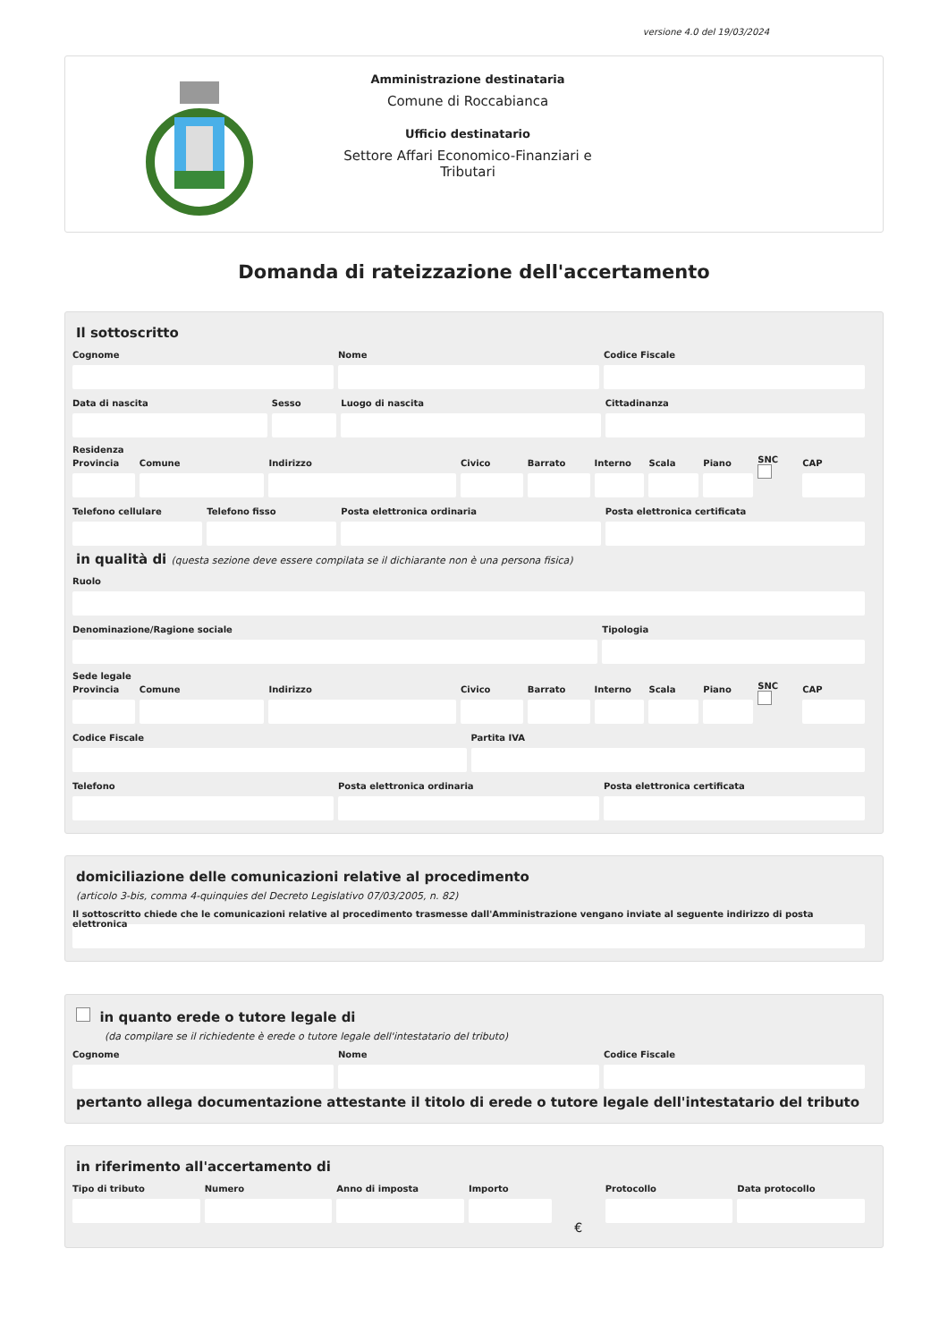versione 4.0 del 19/03/2024
Amministrazione destinataria
Comune di Roccabianca
Ufficio destinatario
Settore Affari Economico-Finanziari e Tributari
Domanda di rateizzazione dell'accertamento
Il sottoscritto
Cognome Nome Codice Fiscale
Data di nascita Sesso Luogo di nascita Cittadinanza
Residenza
Provincia Comune Indirizzo Civico Barrato Interno Scala Piano
SNC
CAP
Telefono cellulare Telefono fisso Posta elettronica ordinaria Posta elettronica certificata
in qualità di (questa sezione deve essere compilata se il dichiarante non è una persona fisica)
Ruolo
Denominazione/Ragione sociale Tipologia
Sede legale
Provincia Comune Indirizzo Civico Barrato Interno Scala Piano
SNC
CAP
Codice Fiscale Partita IVA
Telefono Posta elettronica ordinaria Posta elettronica certificata
domiciliazione delle comunicazioni relative al procedimento
(articolo 3-bis, comma 4-quinquies del Decreto Legislativo 07/03/2005, n. 82)
Il sottoscritto chiede che le comunicazioni relative al procedimento trasmesse dall'Amministrazione vengano inviate al seguente indirizzo di posta elettronica
in quanto erede o tutore legale di
(da compilare se il richiedente è erede o tutore legale dell'intestatario del tributo)
Cognome Nome Codice Fiscale
pertanto allega documentazione attestante il titolo di erede o tutore legale dell'intestatario del tributo
in riferimento all'accertamento di
Tipo di tributo Numero Anno di imposta Importo
€
Protocollo Data protocollo